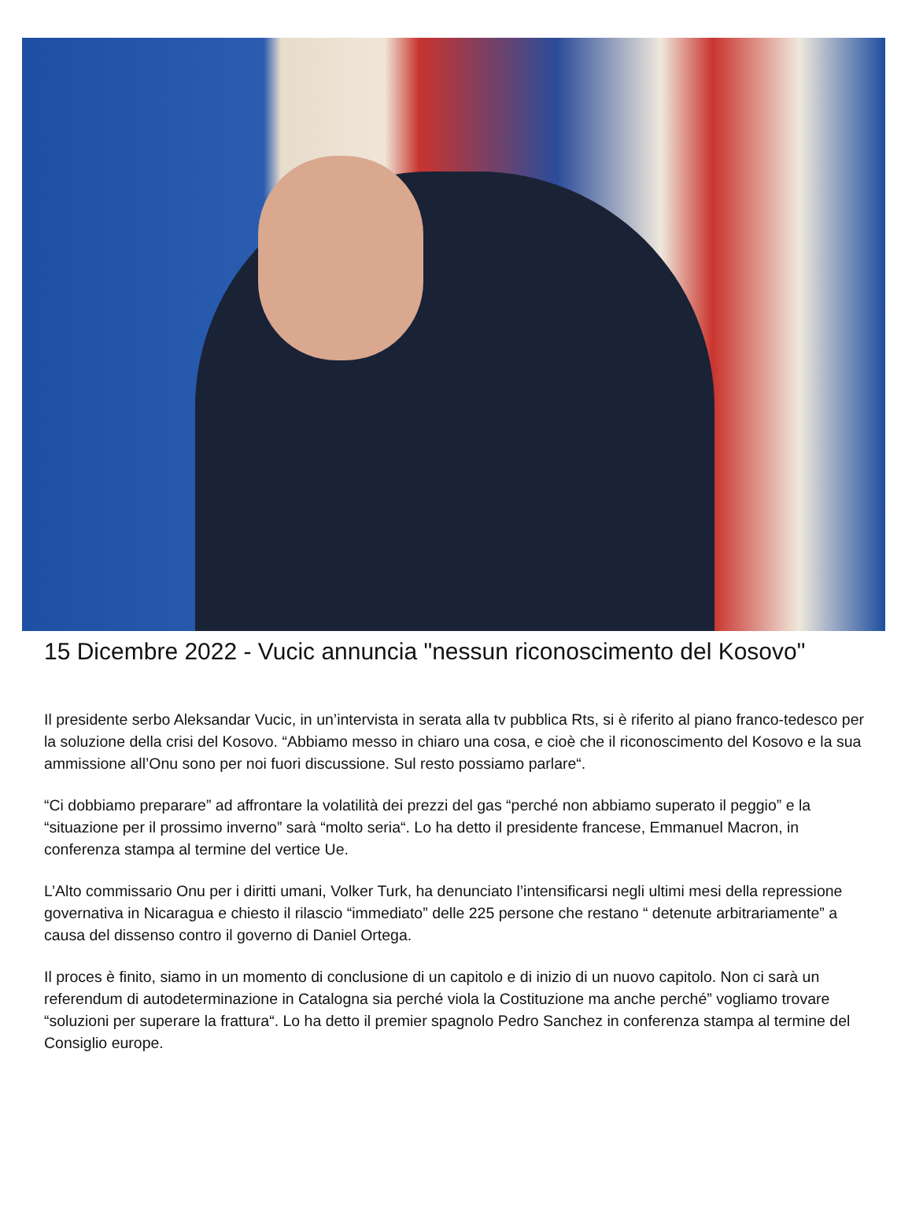15 Dicembre 2022 - Vucic annuncia "nessun riconoscimento del Kosovo"
Il presidente serbo Aleksandar Vucic, in un’intervista in serata alla tv pubblica Rts, si è riferito al piano franco-tedesco per la soluzione della crisi del Kosovo. “Abbiamo messo in chiaro una cosa, e cioè che il riconoscimento del Kosovo e la sua ammissione all’Onu sono per noi fuori discussione. Sul resto possiamo parlare“.
“Ci dobbiamo preparare” ad affrontare la volatilità dei prezzi del gas “perché non abbiamo superato il peggio” e la “situazione per il prossimo inverno” sarà “molto seria“. Lo ha detto il presidente francese, Emmanuel Macron, in conferenza stampa al termine del vertice Ue.
L’Alto commissario Onu per i diritti umani, Volker Turk, ha denunciato l’intensificarsi negli ultimi mesi della repressione governativa in Nicaragua e chiesto il rilascio “immediato” delle 225 persone che restano “ detenute arbitrariamente” a causa del dissenso contro il governo di Daniel Ortega.
Il proces è finito, siamo in un momento di conclusione di un capitolo e di inizio di un nuovo capitolo. Non ci sarà un referendum di autodeterminazione in Catalogna sia perché viola la Costituzione ma anche perché” vogliamo trovare “soluzioni per superare la frattura“. Lo ha detto il premier spagnolo Pedro Sanchez in conferenza stampa al termine del Consiglio europe.